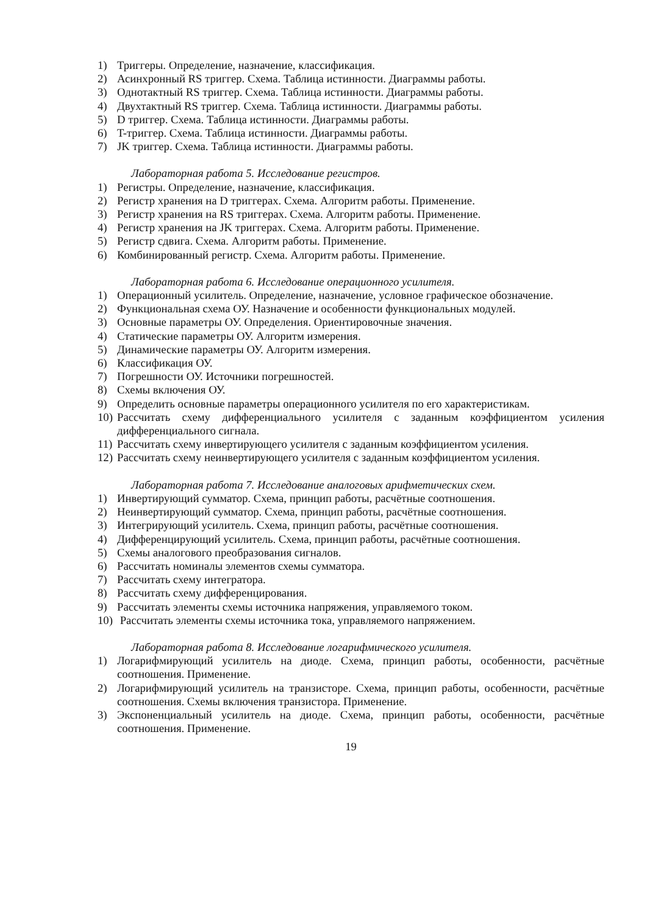1) Триггеры. Определение, назначение, классификация.
2) Асинхронный RS триггер. Схема. Таблица истинности. Диаграммы работы.
3) Однотактный RS триггер. Схема. Таблица истинности. Диаграммы работы.
4) Двухтактный RS триггер. Схема. Таблица истинности. Диаграммы работы.
5) D триггер. Схема. Таблица истинности. Диаграммы работы.
6) T-триггер. Схема. Таблица истинности. Диаграммы работы.
7) JK триггер. Схема. Таблица истинности. Диаграммы работы.
Лабораторная работа 5. Исследование регистров.
1) Регистры. Определение, назначение, классификация.
2) Регистр хранения на D триггерах. Схема. Алгоритм работы. Применение.
3) Регистр хранения на RS триггерах. Схема. Алгоритм работы. Применение.
4) Регистр хранения на JK триггерах. Схема. Алгоритм работы. Применение.
5) Регистр сдвига. Схема. Алгоритм работы. Применение.
6) Комбинированный регистр. Схема. Алгоритм работы. Применение.
Лабораторная работа 6. Исследование операционного усилителя.
1) Операционный усилитель. Определение, назначение, условное графическое обозначение.
2) Функциональная схема ОУ. Назначение и особенности функциональных модулей.
3) Основные параметры ОУ. Определения. Ориентировочные значения.
4) Статические параметры ОУ. Алгоритм измерения.
5) Динамические параметры ОУ. Алгоритм измерения.
6) Классификация ОУ.
7) Погрешности ОУ. Источники погрешностей.
8) Схемы включения ОУ.
9) Определить основные параметры операционного усилителя по его характеристикам.
10) Рассчитать схему дифференциального усилителя с заданным коэффициентом усиления дифференциального сигнала.
11) Рассчитать схему инвертирующего усилителя с заданным коэффициентом усиления.
12) Рассчитать схему неинвертирующего усилителя с заданным коэффициентом усиления.
Лабораторная работа 7. Исследование аналоговых арифметических схем.
1) Инвертирующий сумматор. Схема, принцип работы, расчётные соотношения.
2) Неинвертирующий сумматор. Схема, принцип работы, расчётные соотношения.
3) Интегрирующий усилитель. Схема, принцип работы, расчётные соотношения.
4) Дифференцирующий усилитель. Схема, принцип работы, расчётные соотношения.
5) Схемы аналогового преобразования сигналов.
6) Рассчитать номиналы элементов схемы сумматора.
7) Рассчитать схему интегратора.
8) Рассчитать схему дифференцирования.
9) Рассчитать элементы схемы источника напряжения, управляемого током.
10) Рассчитать элементы схемы источника тока, управляемого напряжением.
Лабораторная работа 8. Исследование логарифмического усилителя.
1) Логарифмирующий усилитель на диоде. Схема, принцип работы, особенности, расчётные соотношения. Применение.
2) Логарифмирующий усилитель на транзисторе. Схема, принцип работы, особенности, расчётные соотношения. Схемы включения транзистора. Применение.
3) Экспоненциальный усилитель на диоде. Схема, принцип работы, особенности, расчётные соотношения. Применение.
19